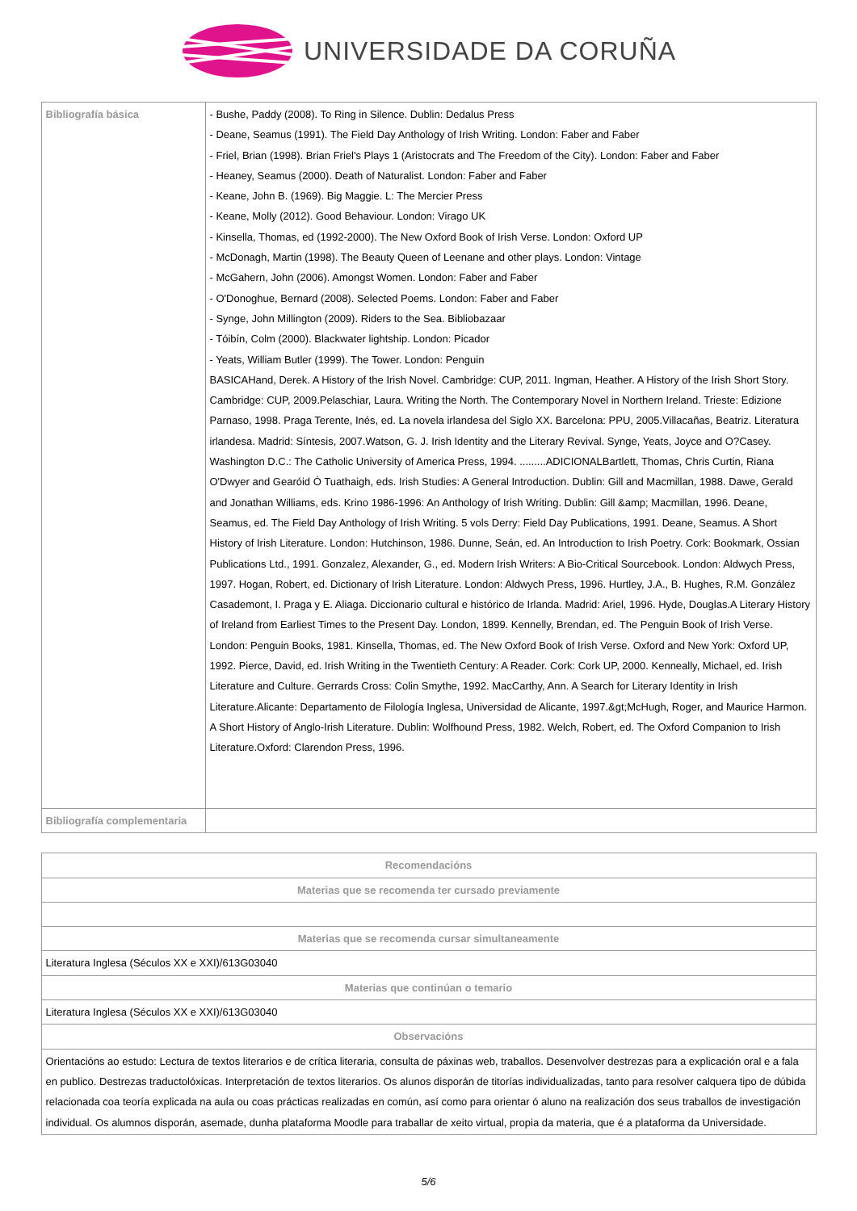UNIVERSIDADE DA CORUÑA
| Bibliografía básica | - Bushe, Paddy (2008). To Ring in Silence. Dublin: Dedalus Press - Deane, Seamus (1991). The Field Day Anthology of Irish Writing. London: Faber and Faber - Friel, Brian (1998). Brian Friel's Plays 1 (Aristocrats and The Freedom of the City). London: Faber and Faber - Heaney, Seamus (2000). Death of Naturalist. London: Faber and Faber - Keane, John B. (1969). Big Maggie. L: The Mercier Press - Keane, Molly (2012). Good Behaviour. London: Virago UK - Kinsella, Thomas, ed (1992-2000). The New Oxford Book of Irish Verse. London: Oxford UP - McDonagh, Martin (1998). The Beauty Queen of Leenane and other plays. London: Vintage - McGahern, John (2006). Amongst Women. London: Faber and Faber - O'Donoghue, Bernard (2008). Selected Poems. London: Faber and Faber - Synge, John Millington (2009). Riders to the Sea. Bibliobazaar - Tóibín, Colm (2000). Blackwater lightship. London: Picador - Yeats, William Butler (1999). The Tower. London: Penguin BASICAHand, Derek. A History of the Irish Novel. Cambridge: CUP, 2011. Ingman, Heather. A History of the Irish Short Story. Cambridge: CUP, 2009.Pelaschiar, Laura. Writing the North. The Contemporary Novel in Northern Ireland. Trieste: Edizione Parnaso, 1998. Praga Terente, Inés, ed. La novela irlandesa del Siglo XX. Barcelona: PPU, 2005.Villacañas, Beatriz. Literatura irlandesa. Madrid: Síntesis, 2007.Watson, G. J. Irish Identity and the Literary Revival. Synge, Yeats, Joyce and O?Casey. Washington D.C.: The Catholic University of America Press, 1994. .........ADICIONALBartlett, Thomas, Chris Curtin, Riana O'Dwyer and Gearóid Ó Tuathaigh, eds. Irish Studies: A General Introduction. Dublin: Gill and Macmillan, 1988. Dawe, Gerald and Jonathan Williams, eds. Krino 1986-1996: An Anthology of Irish Writing. Dublin: Gill &amp; Macmillan, 1996. Deane, Seamus, ed. The Field Day Anthology of Irish Writing. 5 vols Derry: Field Day Publications, 1991. Deane, Seamus. A Short History of Irish Literature. London: Hutchinson, 1986. Dunne, Seán, ed. An Introduction to Irish Poetry. Cork: Bookmark, Ossian Publications Ltd., 1991. Gonzalez, Alexander, G., ed. Modern Irish Writers: A Bio-Critical Sourcebook. London: Aldwych Press, 1997. Hogan, Robert, ed. Dictionary of Irish Literature. London: Aldwych Press, 1996. Hurtley, J.A., B. Hughes, R.M. González Casademont, I. Praga y E. Aliaga. Diccionario cultural e histórico de Irlanda. Madrid: Ariel, 1996. Hyde, Douglas.A Literary History of Ireland from Earliest Times to the Present Day. London, 1899. Kennelly, Brendan, ed. The Penguin Book of Irish Verse. London: Penguin Books, 1981. Kinsella, Thomas, ed. The New Oxford Book of Irish Verse. Oxford and New York: Oxford UP, 1992. Pierce, David, ed. Irish Writing in the Twentieth Century: A Reader. Cork: Cork UP, 2000. Kenneally, Michael, ed. Irish Literature and Culture. Gerrards Cross: Colin Smythe, 1992. MacCarthy, Ann. A Search for Literary Identity in Irish Literature.Alicante: Departamento de Filología Inglesa, Universidad de Alicante, 1997.&gt;McHugh, Roger, and Maurice Harmon. A Short History of Anglo-Irish Literature. Dublin: Wolfhound Press, 1982. Welch, Robert, ed. The Oxford Companion to Irish Literature.Oxford: Clarendon Press, 1996. |
| Bibliografía complementaria | |
| Recomendacións |
| --- |
| Materias que se recomenda ter cursado previamente |
| Materias que se recomenda cursar simultaneamente |
| Literatura Inglesa (Séculos XX e XXI)/613G03040 |
| Materias que continúan o temario |
| Literatura Inglesa (Séculos XX e XXI)/613G03040 |
| Observacións |
| Orientacións ao estudo: Lectura de textos literarios e de crítica literaria, consulta de páxinas web, traballos. Desenvolver destrezas para a explicación oral e a fala en publico. Destrezas traductolóxicas. Interpretación de textos literarios. Os alunos disporán de titorías individualizadas, tanto para resolver calquera tipo de dúbida relacionada coa teoría explicada na aula ou coas prácticas realizadas en común, así como para orientar ó aluno na realización dos seus traballos de investigación individual. Os alumnos disporán, asemade, dunha plataforma Moodle para traballar de xeito virtual, propia da materia, que é a plataforma da Universidade. |
5/6